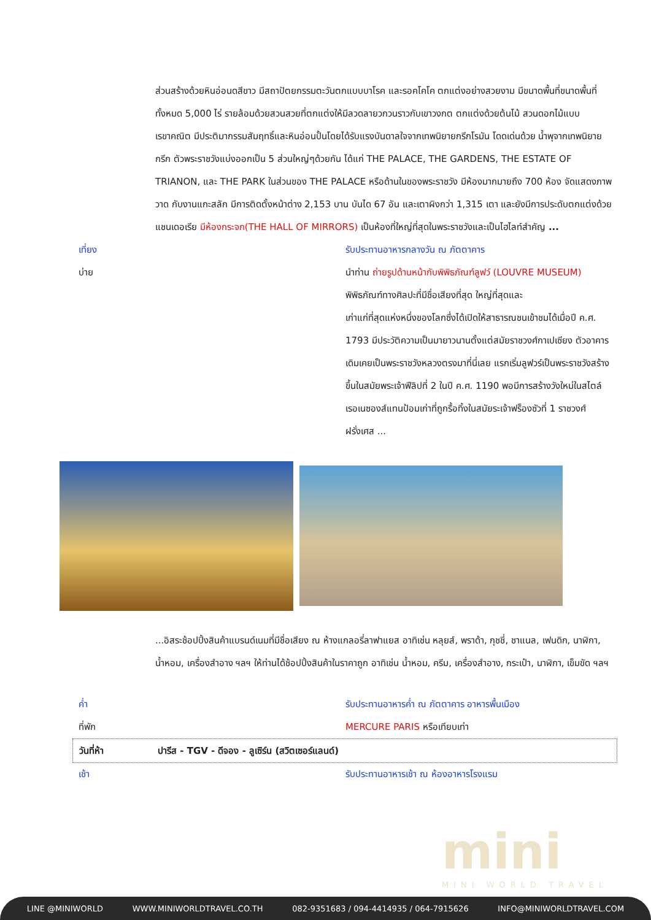ส่วนสร้างด้วยหินอ่อนดสีขาว มีสถาปัตยกรรมตะวันตกแบบบาโรค และรอคโคโค ตกแต่งอย่างสวยงาม มีขนาดพื้นที่ขนาดพื้นที่ ทั้งหมด 5,000 ไร่ รายล้อมด้วยสวนสวยที่ตกแต่งให้มีลวดลายวกวนราวกับเขาวงกต ตกแต่งด้วยต้นไม้ สวนดอกไม้แบบเรขาคณิต มีประติมากรรมสัมฤทธิ์และหินอ่อนปั้นโดยได้รับแรงบันดาลใจจากเทพนิยายกรีกโรมัน โดดเด่นด้วย น้ำพุจากเทพนิยาย กรีก ตัวพระราชวังแบ่งออกเป็น 5 ส่วนใหญ่ๆด้วยกัน ได้แก่ THE PALACE, THE GARDENS, THE ESTATE OF TRIANON, และ THE PARK ในส่วนของ THE PALACE หรือด้านในของพระราชวัง มีห้องมากมายถึง 700 ห้อง จัดแสดงภาพวาด กับงานแกะสลัก มีการติดตั้งหน้าต่าง 2,153 บาน บันได 67 อัน และเตาผิงกว่า 1,315 เตา และยังมีการประดับตกแต่งด้วยแชนเดอเรีย มีห้องกระจก(THE HALL OF MIRRORS) เป็นห้องที่ใหญ่ที่สุดในพระราชวังและเป็นไฮไลท์สำคัญ ...
เที่ยง รับประทานอาหารกลางวัน ณ ภัตตาคาร
บ่าย นำท่าน ถ่ายรูปด้านหน้ากับพิพิธภัณฑ์ลูฟว์ (LOUVRE MUSEUM) พิพิธภัณฑ์ทางศิลปะที่มีชื่อเสียงที่สุด ใหญ่ที่สุดและ
เก่าแก่ที่สุดแห่งหนึ่งของโลกซึ่งได้เปิดให้สาธารณชนเข้าชมได้เมื่อปี ค.ศ. 1793 มีประวัติความเป็นมายาวนานตั้งแต่สมัยราชวงศ์กาเปเซียง ตัวอาคารเดิมเคยเป็นพระราชวังหลวงตรงมาที่นี่เลย แรกเริ่มลูฟวร์เป็นพระราชวังสร้างขึ้นในสมัยพระเจ้าฟีลิปที่ 2 ในปี ค.ศ. 1190 พอมีการสร้างวังใหม่ในสไตล์เรอเนซองส์แทนป้อมเก่าที่ถูกรื้อทิ้งในสมัยระเจ้าฟร็องซัวที่ 1 ราชวงศ์ฝรั่งเศส ...
...อิสระช้อปปิ้งสินค้าแบรนด์เนมที่มีชื่อเสียง ณ ห้างแกลอรี่ลาฟาแยส อาทิเช่น หลุยส์, พราด้า, กุชชี่, ชาแนล, เฟนดิก, นาฬิกา, น้ำหอม, เครื่องสำอาง ฯลฯ ให้ท่านได้ช้อปปิ้งสินค้าในราคาถูก อาทิเช่น น้ำหอม, ครีม, เครื่องสำอาง, กระเป๋า, นาฬิกา, เข็มขัด ฯลฯ
ค่ำ รับประทานอาหารค่ำ ณ ภัตตาคาร อาหารพื้นเมือง
ที่พัก MERCURE PARIS หรือเทียบเท่า
วันที่ห้า ปารีส - TGV - ดีจอง - ลูเซิร์น (สวิตเซอร์แลนด์)
เช้า รับประทานอาหารเช้า ณ ห้องอาหารโรงแรม
mini
MINI WORLD TRAVEL
LINE @MINIWORLD WWW.MINIWORLDTRAVEL.CO.TH 082-9351683 / 094-4414935 / 064-7915626 INFO@MINIWORLDTRAVEL.COM